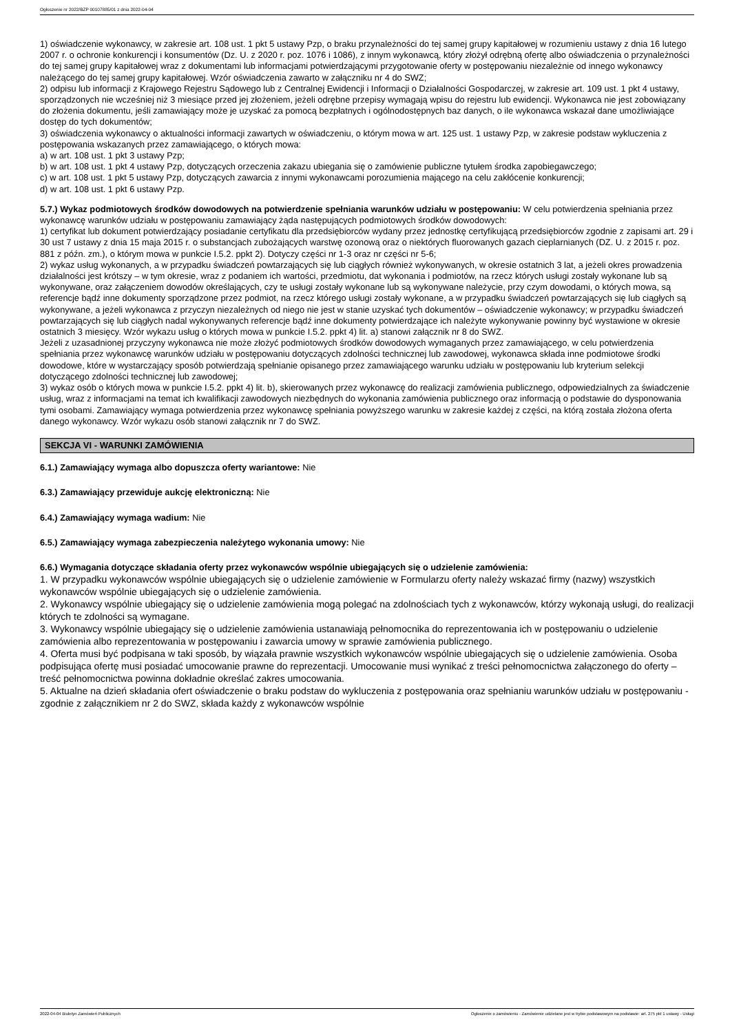Ogłoszenie nr 2022/BZP 00107885/01 z dnia 2022-04-04
1) oświadczenie wykonawcy, w zakresie art. 108 ust. 1 pkt 5 ustawy Pzp, o braku przynależności do tej samej grupy kapitałowej w rozumieniu ustawy z dnia 16 lutego 2007 r. o ochronie konkurencji i konsumentów (Dz. U. z 2020 r. poz. 1076 i 1086), z innym wykonawcą, który złożył odrębną ofertę albo oświadczenia o przynależności do tej samej grupy kapitałowej wraz z dokumentami lub informacjami potwierdzającymi przygotowanie oferty w postępowaniu niezależnie od innego wykonawcy należącego do tej samej grupy kapitałowej. Wzór oświadczenia zawarto w załączniku nr 4 do SWZ;
2) odpisu lub informacji z Krajowego Rejestru Sądowego lub z Centralnej Ewidencji i Informacji o Działalności Gospodarczej, w zakresie art. 109 ust. 1 pkt 4 ustawy, sporządzonych nie wcześniej niż 3 miesiące przed jej złożeniem, jeżeli odrębne przepisy wymagają wpisu do rejestru lub ewidencji. Wykonawca nie jest zobowiązany do złożenia dokumentu, jeśli zamawiający może je uzyskać za pomocą bezpłatnych i ogólnodostępnych baz danych, o ile wykonawca wskazał dane umożliwiające dostęp do tych dokumentów;
3) oświadczenia wykonawcy o aktualności informacji zawartych w oświadczeniu, o którym mowa w art. 125 ust. 1 ustawy Pzp, w zakresie podstaw wykluczenia z postępowania wskazanych przez zamawiającego, o których mowa:
a) w art. 108 ust. 1 pkt 3 ustawy Pzp;
b) w art. 108 ust. 1 pkt 4 ustawy Pzp, dotyczących orzeczenia zakazu ubiegania się o zamówienie publiczne tytułem środka zapobiegawczego;
c) w art. 108 ust. 1 pkt 5 ustawy Pzp, dotyczących zawarcia z innymi wykonawcami porozumienia mającego na celu zakłócenie konkurencji;
d) w art. 108 ust. 1 pkt 6 ustawy Pzp.
5.7.) Wykaz podmiotowych środków dowodowych na potwierdzenie spełniania warunków udziału w postępowaniu: W celu potwierdzenia spełniania przez wykonawcę warunków udziału w postępowaniu zamawiający żąda następujących podmiotowych środków dowodowych:
1) certyfikat lub dokument potwierdzający posiadanie certyfikatu dla przedsiębiorców wydany przez jednostkę certyfikującą przedsiębiorców zgodnie z zapisami art. 29 i 30 ust 7 ustawy z dnia 15 maja 2015 r. o substancjach zubożających warstwę ozonową oraz o niektórych fluorowanych gazach cieplarnianych (DZ. U. z 2015 r. poz. 881 z późn. zm.), o którym mowa w punkcie I.5.2. ppkt 2). Dotyczy części nr 1-3 oraz nr części nr 5-6;
2) wykaz usług wykonanych, a w przypadku świadczeń powtarzających się lub ciągłych również wykonywanych, w okresie ostatnich 3 lat, a jeżeli okres prowadzenia działalności jest krótszy – w tym okresie, wraz z podaniem ich wartości, przedmiotu, dat wykonania i podmiotów, na rzecz których usługi zostały wykonane lub są wykonywane, oraz załączeniem dowodów określających, czy te usługi zostały wykonane lub są wykonywane należycie, przy czym dowodami, o których mowa, są referencje bądź inne dokumenty sporządzone przez podmiot, na rzecz którego usługi zostały wykonane, a w przypadku świadczeń powtarzających się lub ciągłych są wykonywane, a jeżeli wykonawca z przyczyn niezależnych od niego nie jest w stanie uzyskać tych dokumentów – oświadczenie wykonawcy; w przypadku świadczeń powtarzających się lub ciągłych nadal wykonywanych referencje bądź inne dokumenty potwierdzające ich należyte wykonywanie powinny być wystawione w okresie ostatnich 3 miesięcy. Wzór wykazu usług o których mowa w punkcie I.5.2. ppkt 4) lit. a) stanowi załącznik nr 8 do SWZ.
Jeżeli z uzasadnionej przyczyny wykonawca nie może złożyć podmiotowych środków dowodowych wymaganych przez zamawiającego, w celu potwierdzenia spełniania przez wykonawcę warunków udziału w postępowaniu dotyczących zdolności technicznej lub zawodowej, wykonawca składa inne podmiotowe środki dowodowe, które w wystarczający sposób potwierdzają spełnianie opisanego przez zamawiającego warunku udziału w postępowaniu lub kryterium selekcji dotyczącego zdolności technicznej lub zawodowej;
3) wykaz osób o których mowa w punkcie I.5.2. ppkt 4) lit. b), skierowanych przez wykonawcę do realizacji zamówienia publicznego, odpowiedzialnych za świadczenie usług, wraz z informacjami na temat ich kwalifikacji zawodowych niezbędnych do wykonania zamówienia publicznego oraz informacją o podstawie do dysponowania tymi osobami. Zamawiający wymaga potwierdzenia przez wykonawcę spełniania powyższego warunku w zakresie każdej z części, na którą została złożona oferta danego wykonawcy. Wzór wykazu osób stanowi załącznik nr 7 do SWZ.
SEKCJA VI - WARUNKI ZAMÓWIENIA
6.1.) Zamawiający wymaga albo dopuszcza oferty wariantowe: Nie
6.3.) Zamawiający przewiduje aukcję elektroniczną: Nie
6.4.) Zamawiający wymaga wadium: Nie
6.5.) Zamawiający wymaga zabezpieczenia należytego wykonania umowy: Nie
6.6.) Wymagania dotyczące składania oferty przez wykonawców wspólnie ubiegających się o udzielenie zamówienia:
1. W przypadku wykonawców wspólnie ubiegających się o udzielenie zamówienie w Formularzu oferty należy wskazać firmy (nazwy) wszystkich wykonawców wspólnie ubiegających się o udzielenie zamówienia.
2. Wykonawcy wspólnie ubiegający się o udzielenie zamówienia mogą polegać na zdolnościach tych z wykonawców, którzy wykonają usługi, do realizacji których te zdolności są wymagane.
3. Wykonawcy wspólnie ubiegający się o udzielenie zamówienia ustanawiają pełnomocnika do reprezentowania ich w postępowaniu o udzielenie zamówienia albo reprezentowania w postępowaniu i zawarcia umowy w sprawie zamówienia publicznego.
4. Oferta musi być podpisana w taki sposób, by wiązała prawnie wszystkich wykonawców wspólnie ubiegających się o udzielenie zamówienia. Osoba podpisująca ofertę musi posiadać umocowanie prawne do reprezentacji. Umocowanie musi wynikać z treści pełnomocnictwa załączonego do oferty – treść pełnomocnictwa powinna dokładnie określać zakres umocowania.
5. Aktualne na dzień składania ofert oświadczenie o braku podstaw do wykluczenia z postępowania oraz spełnianiu warunków udziału w postępowaniu - zgodnie z załącznikiem nr 2 do SWZ, składa każdy z wykonawców wspólnie
2022-04-04 Biuletyn Zamówień Publicznych Ogłoszenie o zamówieniu - Zamówienie udzielane jest w trybie podstawowym na podstawie: art. 275 pkt 1 ustawy - Usługi